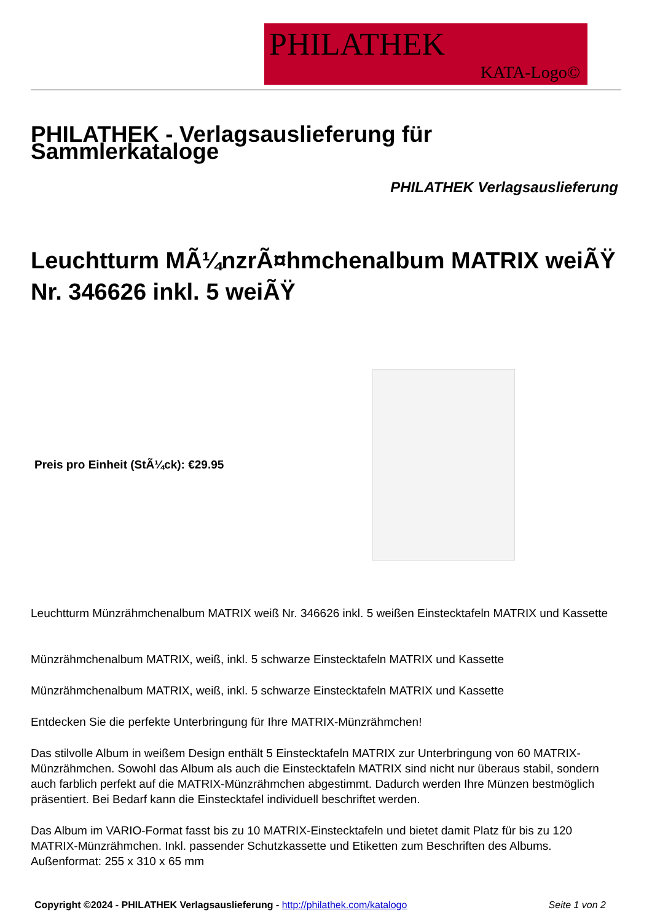PHILATHEK
KATA-Logo©
PHILATHEK - Verlagsauslieferung für Sammlerkataloge
PHILATHEK Verlagsauslieferung
Leuchtturm MÃ¼nzrÃ¤hmchenalbum MATRIX weiÃŸ Nr. 346626 inkl. 5 weiÃŸ
Preis pro Einheit (StÃ¼ck): €29.95
Leuchtturm Münzrähmchenalbum MATRIX weiß Nr. 346626 inkl. 5 weißen Einstecktafeln MATRIX und Kassette
Münzrähmchenalbum MATRIX, weiß, inkl. 5 schwarze Einstecktafeln MATRIX und Kassette
Münzrähmchenalbum MATRIX, weiß, inkl. 5 schwarze Einstecktafeln MATRIX und Kassette
Entdecken Sie die perfekte Unterbringung für Ihre MATRIX-Münzrähmchen!
Das stilvolle Album in weißem Design enthält 5 Einstecktafeln MATRIX zur Unterbringung von 60 MATRIX-Münzrähmchen. Sowohl das Album als auch die Einstecktafeln MATRIX sind nicht nur überaus stabil, sondern auch farblich perfekt auf die MATRIX-Münzrähmchen abgestimmt. Dadurch werden Ihre Münzen bestmöglich präsentiert. Bei Bedarf kann die Einstecktafel individuell beschriftet werden.
Das Album im VARIO-Format fasst bis zu 10 MATRIX-Einstecktafeln und bietet damit Platz für bis zu 120 MATRIX-Münzrähmchen. Inkl. passender Schutzkassette und Etiketten zum Beschriften des Albums. Außenformat: 255 x 310 x 65 mm
Copyright ©2024 - PHILATHEK Verlagsauslieferung - http://philathek.com/katalogo Seite 1 von 2